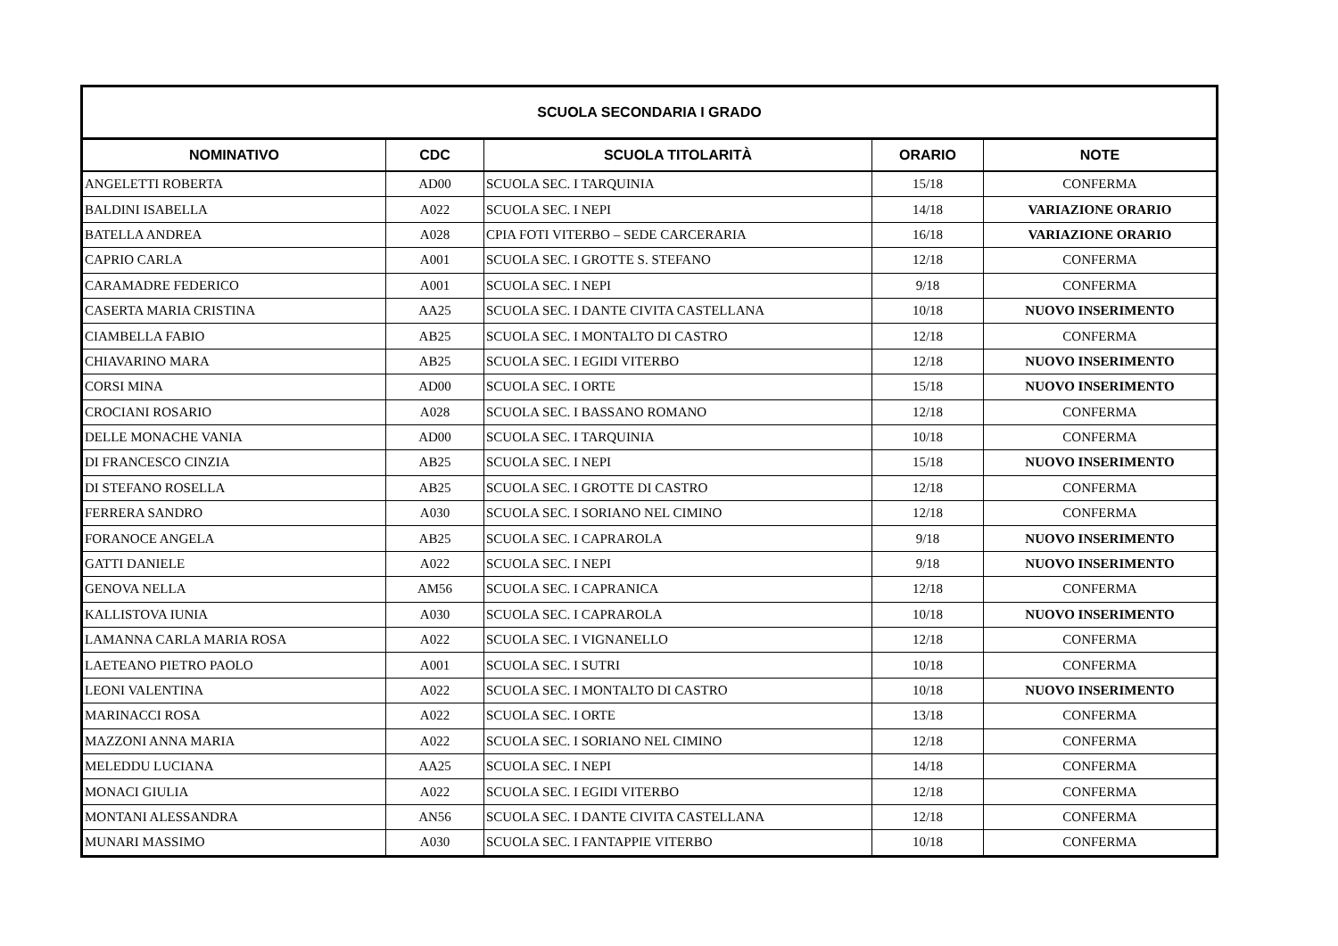| SCUOLA SECONDARIA I GRADO | | | | |
| --- | --- | --- | --- | --- |
| NOMINATIVO | CDC | SCUOLA TITOLARITÀ | ORARIO | NOTE |
| ANGELETTI ROBERTA | AD00 | SCUOLA SEC. I TARQUINIA | 15/18 | CONFERMA |
| BALDINI ISABELLA | A022 | SCUOLA SEC. I NEPI | 14/18 | VARIAZIONE ORARIO |
| BATELLA ANDREA | A028 | CPIA FOTI VITERBO – SEDE CARCERARIA | 16/18 | VARIAZIONE ORARIO |
| CAPRIO CARLA | A001 | SCUOLA SEC. I GROTTE S. STEFANO | 12/18 | CONFERMA |
| CARAMADRE FEDERICO | A001 | SCUOLA SEC. I NEPI | 9/18 | CONFERMA |
| CASERTA MARIA CRISTINA | AA25 | SCUOLA SEC. I DANTE CIVITA CASTELLANA | 10/18 | NUOVO INSERIMENTO |
| CIAMBELLA FABIO | AB25 | SCUOLA SEC. I MONTALTO DI CASTRO | 12/18 | CONFERMA |
| CHIAVARINO MARA | AB25 | SCUOLA SEC. I EGIDI VITERBO | 12/18 | NUOVO INSERIMENTO |
| CORSI MINA | AD00 | SCUOLA SEC. I ORTE | 15/18 | NUOVO INSERIMENTO |
| CROCIANI ROSARIO | A028 | SCUOLA SEC. I BASSANO ROMANO | 12/18 | CONFERMA |
| DELLE MONACHE VANIA | AD00 | SCUOLA SEC. I TARQUINIA | 10/18 | CONFERMA |
| DI FRANCESCO CINZIA | AB25 | SCUOLA SEC. I NEPI | 15/18 | NUOVO INSERIMENTO |
| DI STEFANO ROSELLA | AB25 | SCUOLA SEC. I GROTTE DI CASTRO | 12/18 | CONFERMA |
| FERRERA SANDRO | A030 | SCUOLA SEC. I SORIANO NEL CIMINO | 12/18 | CONFERMA |
| FORANOCE ANGELA | AB25 | SCUOLA SEC. I CAPRAROLA | 9/18 | NUOVO INSERIMENTO |
| GATTI DANIELE | A022 | SCUOLA SEC. I NEPI | 9/18 | NUOVO INSERIMENTO |
| GENOVA NELLA | AM56 | SCUOLA SEC. I CAPRANICA | 12/18 | CONFERMA |
| KALLISTOVA IUNIA | A030 | SCUOLA SEC. I CAPRAROLA | 10/18 | NUOVO INSERIMENTO |
| LAMANNA CARLA MARIA ROSA | A022 | SCUOLA SEC. I VIGNANELLO | 12/18 | CONFERMA |
| LAETEANO PIETRO PAOLO | A001 | SCUOLA SEC. I SUTRI | 10/18 | CONFERMA |
| LEONI VALENTINA | A022 | SCUOLA SEC. I MONTALTO DI CASTRO | 10/18 | NUOVO INSERIMENTO |
| MARINACCI ROSA | A022 | SCUOLA SEC. I ORTE | 13/18 | CONFERMA |
| MAZZONI ANNA MARIA | A022 | SCUOLA SEC. I SORIANO NEL CIMINO | 12/18 | CONFERMA |
| MELEDDU LUCIANA | AA25 | SCUOLA SEC. I NEPI | 14/18 | CONFERMA |
| MONACI GIULIA | A022 | SCUOLA SEC. I EGIDI VITERBO | 12/18 | CONFERMA |
| MONTANI ALESSANDRA | AN56 | SCUOLA SEC. I DANTE CIVITA CASTELLANA | 12/18 | CONFERMA |
| MUNARI MASSIMO | A030 | SCUOLA SEC. I FANTAPPIE VITERBO | 10/18 | CONFERMA |